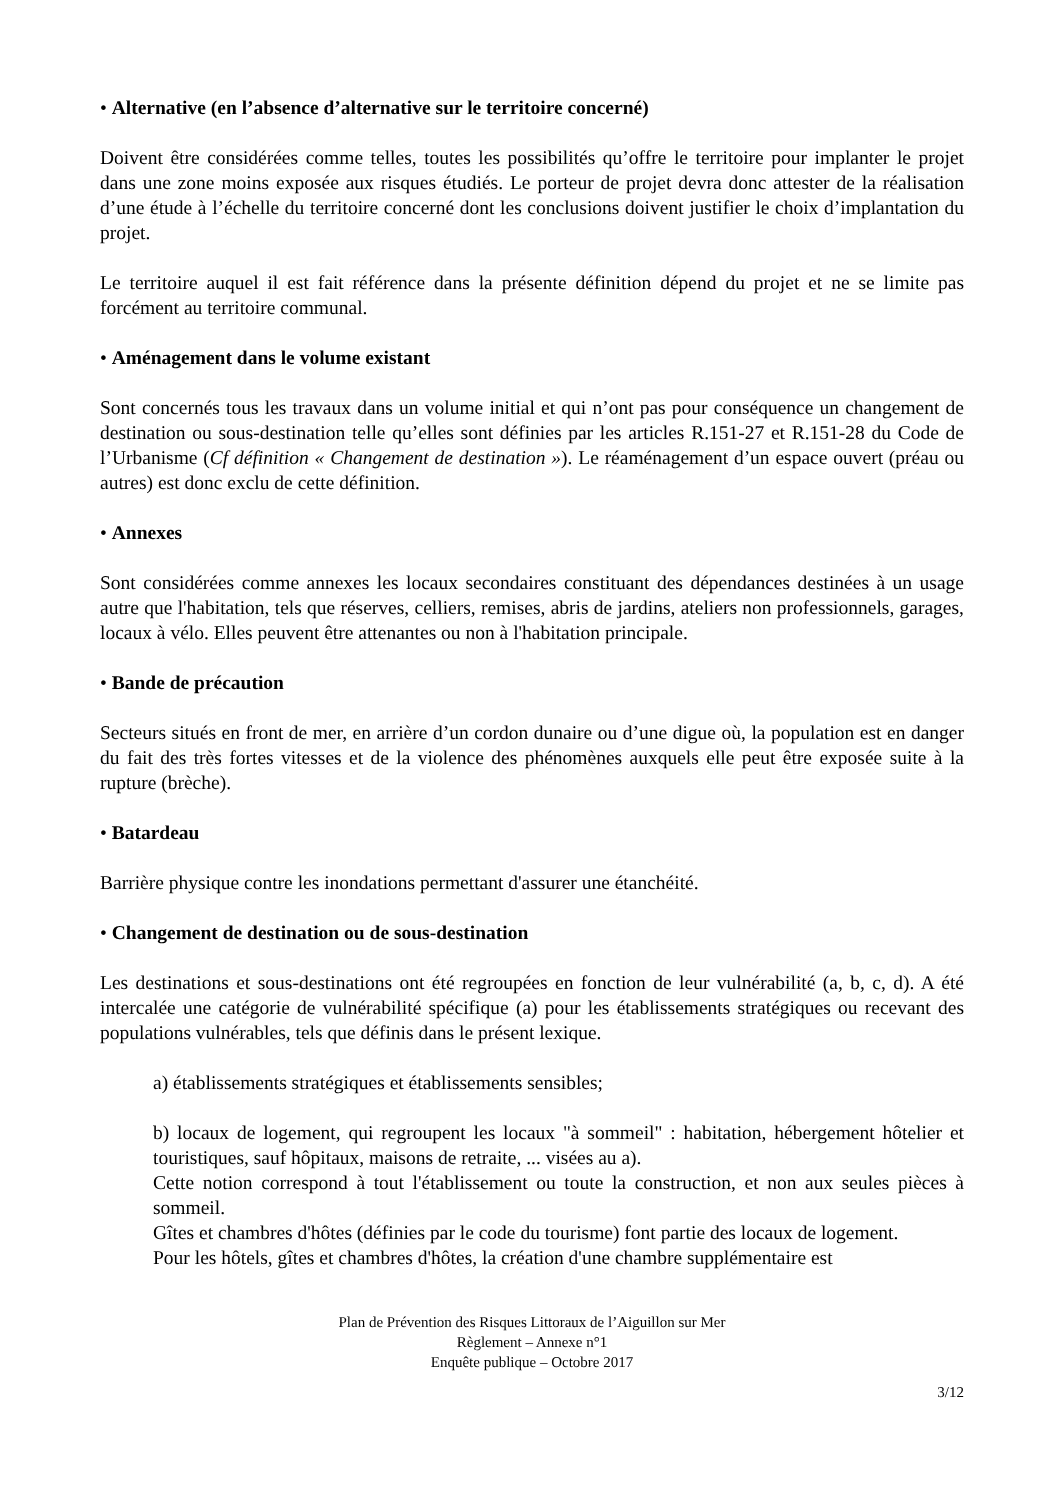• Alternative (en l’absence d’alternative sur le territoire concerné)
Doivent être considérées comme telles, toutes les possibilités qu’offre le territoire pour implanter le projet dans une zone moins exposée aux risques étudiés. Le porteur de projet devra donc attester de la réalisation d’une étude à l’échelle du territoire concerné dont les conclusions doivent justifier le choix d’implantation du projet.
Le territoire auquel il est fait référence dans la présente définition dépend du projet et ne se limite pas forcément au territoire communal.
• Aménagement dans le volume existant
Sont concernés tous les travaux dans un volume initial et qui n’ont pas pour conséquence un changement de destination ou sous-destination telle qu’elles sont définies par les articles R.151-27 et R.151-28 du Code de l’Urbanisme (Cf définition « Changement de destination »). Le réaménagement d’un espace ouvert (préau ou autres) est donc exclu de cette définition.
• Annexes
Sont considérées comme annexes les locaux secondaires constituant des dépendances destinées à un usage autre que l'habitation, tels que réserves, celliers, remises, abris de jardins, ateliers non professionnels, garages, locaux à vélo. Elles peuvent être attenantes ou non à l'habitation principale.
• Bande de précaution
Secteurs situés en front de mer, en arrière d’un cordon dunaire ou d’une digue où, la population est en danger du fait des très fortes vitesses et de la violence des phénomènes auxquels elle peut être exposée suite à la rupture (brèche).
• Batardeau
Barrière physique contre les inondations permettant d'assurer une étanchéité.
• Changement de destination ou de sous-destination
Les destinations et sous-destinations ont été regroupées en fonction de leur vulnérabilité (a, b, c, d). A été intercalée une catégorie de vulnérabilité spécifique (a) pour les établissements stratégiques ou recevant des populations vulnérables, tels que définis dans le présent lexique.
a) établissements stratégiques et établissements sensibles;
b) locaux de logement, qui regroupent les locaux "à sommeil" : habitation, hébergement hôtelier et touristiques, sauf hôpitaux, maisons de retraite, ... visées au a).
Cette notion correspond à tout l'établissement ou toute la construction, et non aux seules pièces à sommeil.
Gîtes et chambres d'hôtes (définies par le code du tourisme) font partie des locaux de logement.
Pour les hôtels, gîtes et chambres d'hôtes, la création d'une chambre supplémentaire est
Plan de Prévention des Risques Littoraux de l’Aiguillon sur Mer
Règlement – Annexe n°1
Enquête publique – Octobre 2017
3/12